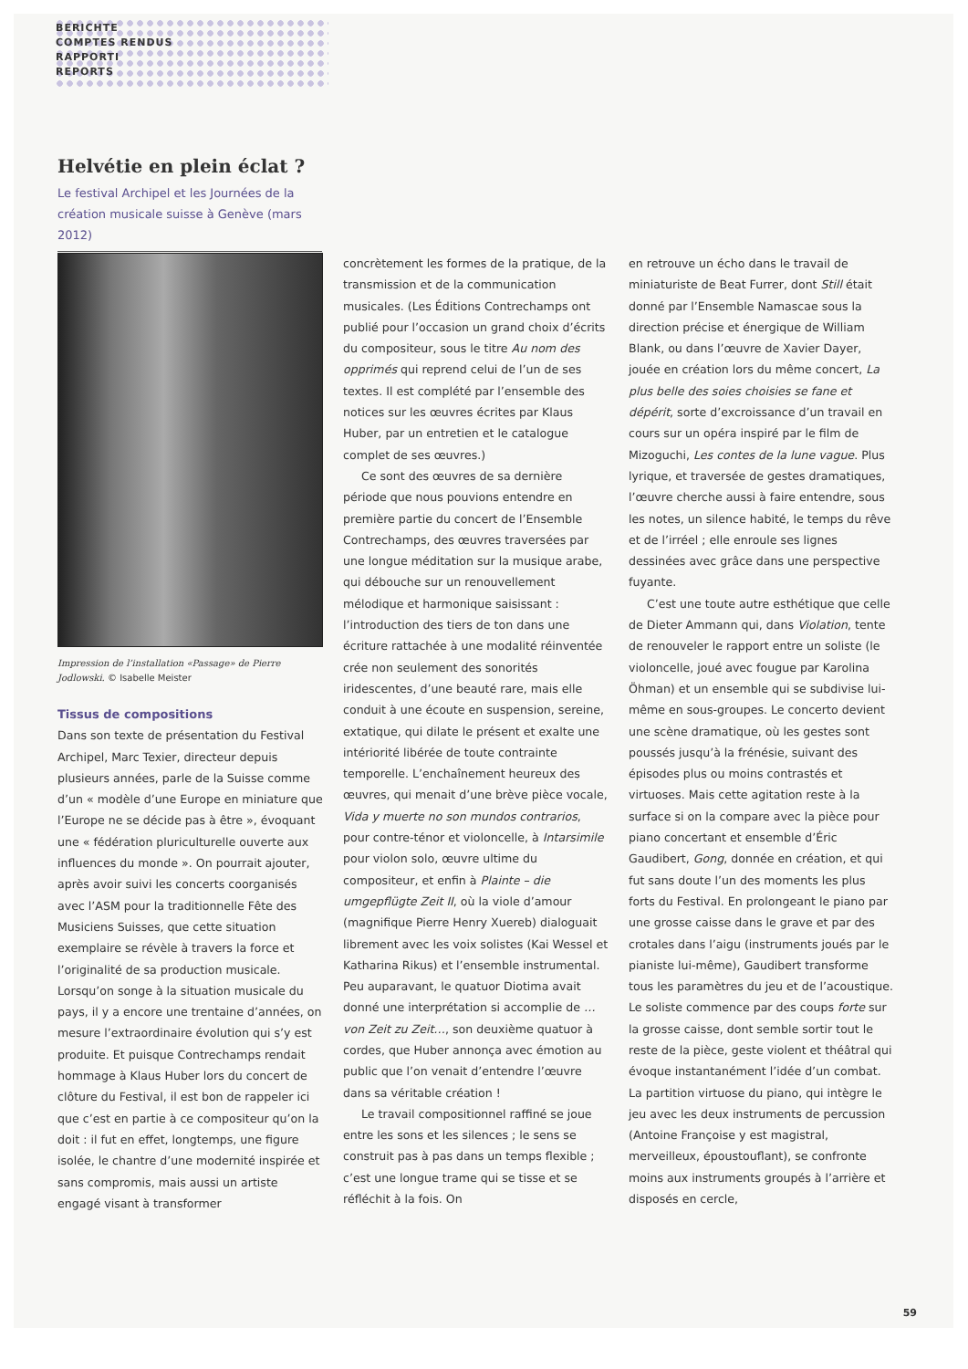BERICHTE
COMPTES RENDUS
RAPPORTI
REPORTS
Helvétie en plein éclat ?
Le festival Archipel et les Journées de la création musicale suisse à Genève (mars 2012)
Impression de l’installation «Passage» de Pierre Jodlowski. © Isabelle Meister
Tissus de compositions
Dans son texte de présentation du Festival Archipel, Marc Texier, directeur depuis plusieurs années, parle de la Suisse comme d’un « modèle d’une Europe en miniature que l’Europe ne se décide pas à être », évoquant une « fédération pluriculturelle ouverte aux influences du monde ». On pourrait ajouter, après avoir suivi les concerts coorganisés avec l’ASM pour la traditionnelle Fête des Musiciens Suisses, que cette situation exemplaire se révèle à travers la force et l’originalité de sa production musicale. Lorsqu’on songe à la situation musicale du pays, il y a encore une trentaine d’années, on mesure l’extraordinaire évolution qui s’y est produite. Et puisque Contrechamps rendait hommage à Klaus Huber lors du concert de clôture du Festival, il est bon de rappeler ici que c’est en partie à ce compositeur qu’on la doit : il fut en effet, longtemps, une figure isolée, le chantre d’une modernité inspirée et sans compromis, mais aussi un artiste engagé visant à transformer
concrètement les formes de la pratique, de la transmission et de la communication musicales. (Les Éditions Contrechamps ont publié pour l’occasion un grand choix d’écrits du compositeur, sous le titre Au nom des opprimés qui reprend celui de l’un de ses textes. Il est complété par l’ensemble des notices sur les œuvres écrites par Klaus Huber, par un entretien et le catalogue complet de ses œuvres.)
Ce sont des œuvres de sa dernière période que nous pouvions entendre en première partie du concert de l’Ensemble Contrechamps, des œuvres traversées par une longue méditation sur la musique arabe, qui débouche sur un renouvellement mélodique et harmonique saisissant : l’introduction des tiers de ton dans une écriture rattachée à une modalité réinventée crée non seulement des sonorités iridescentes, d’une beauté rare, mais elle conduit à une écoute en suspension, sereine, extatique, qui dilate le présent et exalte une intériorité libérée de toute contrainte temporelle. L’enchaînement heureux des œuvres, qui menait d’une brève pièce vocale, Vida y muerte no son mundos contrarios, pour contre-ténor et violoncelle, à Intarsimile pour violon solo, œuvre ultime du compositeur, et enfin à Plainte – die umgepflügte Zeit II, où la viole d’amour (magnifique Pierre Henry Xuereb) dialoguait librement avec les voix solistes (Kai Wessel et Katharina Rikus) et l’ensemble instrumental. Peu auparavant, le quatuor Diotima avait donné une interprétation si accomplie de …von Zeit zu Zeit…, son deuxième quatuor à cordes, que Huber annonça avec émotion au public que l’on venait d’entendre l’œuvre dans sa véritable création !
Le travail compositionnel raffiné se joue entre les sons et les silences ; le sens se construit pas à pas dans un temps flexible ; c’est une longue trame qui se tisse et se réfléchit à la fois. On
en retrouve un écho dans le travail de miniaturiste de Beat Furrer, dont Still était donné par l’Ensemble Namascae sous la direction précise et énergique de William Blank, ou dans l’œuvre de Xavier Dayer, jouée en création lors du même concert, La plus belle des soies choisies se fane et dépérit, sorte d’excroissance d’un travail en cours sur un opéra inspiré par le film de Mizoguchi, Les contes de la lune vague. Plus lyrique, et traversée de gestes dramatiques, l’œuvre cherche aussi à faire entendre, sous les notes, un silence habité, le temps du rêve et de l’irréel ; elle enroule ses lignes dessinées avec grâce dans une perspective fuyante.
C’est une toute autre esthétique que celle de Dieter Ammann qui, dans Violation, tente de renouveler le rapport entre un soliste (le violoncelle, joué avec fougue par Karolina Öhman) et un ensemble qui se subdivise lui-même en sous-groupes. Le concerto devient une scène dramatique, où les gestes sont poussés jusqu’à la frénésie, suivant des épisodes plus ou moins contrastés et virtuoses. Mais cette agitation reste à la surface si on la compare avec la pièce pour piano concertant et ensemble d’Éric Gaudibert, Gong, donnée en création, et qui fut sans doute l’un des moments les plus forts du Festival. En prolongeant le piano par une grosse caisse dans le grave et par des crotales dans l’aigu (instruments joués par le pianiste lui-même), Gaudibert transforme tous les paramètres du jeu et de l’acoustique. Le soliste commence par des coups forte sur la grosse caisse, dont semble sortir tout le reste de la pièce, geste violent et théâtral qui évoque instantanément l’idée d’un combat. La partition virtuose du piano, qui intègre le jeu avec les deux instruments de percussion (Antoine Françoise y est magistral, merveilleux, époustouflant), se confronte moins aux instruments groupés à l’arrière et disposés en cercle,
59